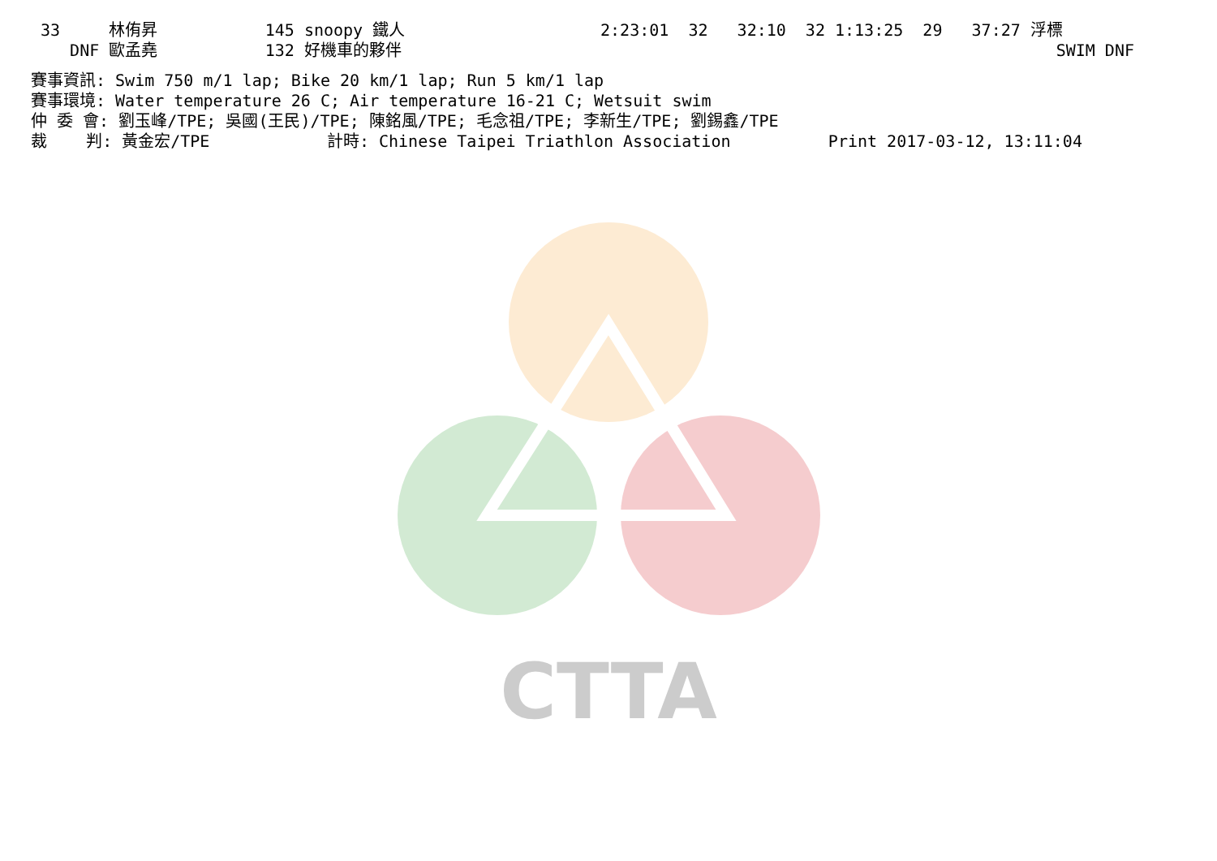CTTA
33     林侑昇           145 snoopy 鐵人                    2:23:01  32   32:10  32 1:13:25  29   37:27 浮標
   DNF 歐孟堯           132 好機車的夥伴                                                                   SWIM DNF
賽事資訊: Swim 750 m/1 lap; Bike 20 km/1 lap; Run 5 km/1 lap
賽事環境: Water temperature 26 C; Air temperature 16-21 C; Wetsuit swim
仲 委 會: 劉玉峰/TPE; 吳國(王民)/TPE; 陳銘風/TPE; 毛念祖/TPE; 李新生/TPE; 劉錫鑫/TPE
裁    判: 黃金宏/TPE            計時: Chinese Taipei Triathlon Association          Print 2017-03-12, 13:11:04